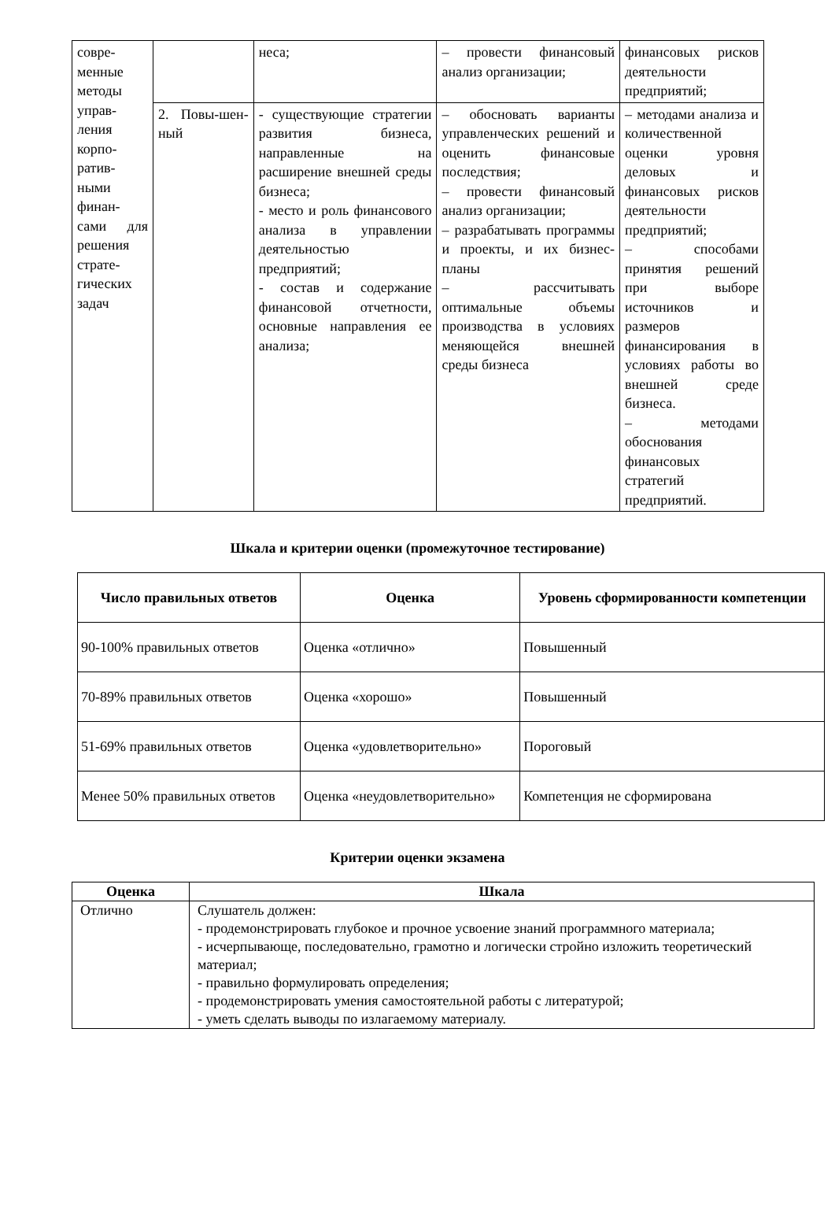| совре-менные методы управ-ления корпо-ратив-ными финан-сами для решения страте-гических задач | | неса; | – провести финансовый анализ организации; | финансовых рисков деятельности предприятий; |
| | 2. Повы-шен-ный | - существующие стратегии развития бизнеса, направленные на расширение внешней среды бизнеса; - место и роль финансового анализа в управлении деятельностью предприятий; - состав и содержание финансовой отчетности, основные направления ее анализа; | – обосновать варианты управленческих решений и оценить финансовые последствия; – провести финансовый анализ организации; – разрабатывать программы и проекты, и их бизнес-планы – рассчитывать оптимальные объемы производства в условиях меняющейся внешней среды бизнеса | – методами анализа и количественной оценки уровня деловых и финансовых рисков деятельности предприятий; – способами принятия решений при выборе источников и размеров финансирования в условиях работы во внешней среде бизнеса. – методами обоснования финансовых стратегий предприятий. |
Шкала и критерии оценки (промежуточное тестирование)
| Число правильных ответов | Оценка | Уровень сформированности компетенции |
| --- | --- | --- |
| 90-100% правильных ответов | Оценка «отлично» | Повышенный |
| 70-89% правильных ответов | Оценка «хорошо» | Повышенный |
| 51-69% правильных ответов | Оценка «удовлетворительно» | Пороговый |
| Менее 50% правильных ответов | Оценка «неудовлетворительно» | Компетенция не сформирована |
Критерии оценки экзамена
| Оценка | Шкала |
| --- | --- |
| Отлично | Слушатель должен: - продемонстрировать глубокое и прочное усвоение знаний программного материала; - исчерпывающе, последовательно, грамотно и логически стройно изложить теоретический материал; - правильно формулировать определения; - продемонстрировать умения самостоятельной работы с литературой; - уметь сделать выводы по излагаемому материалу. |